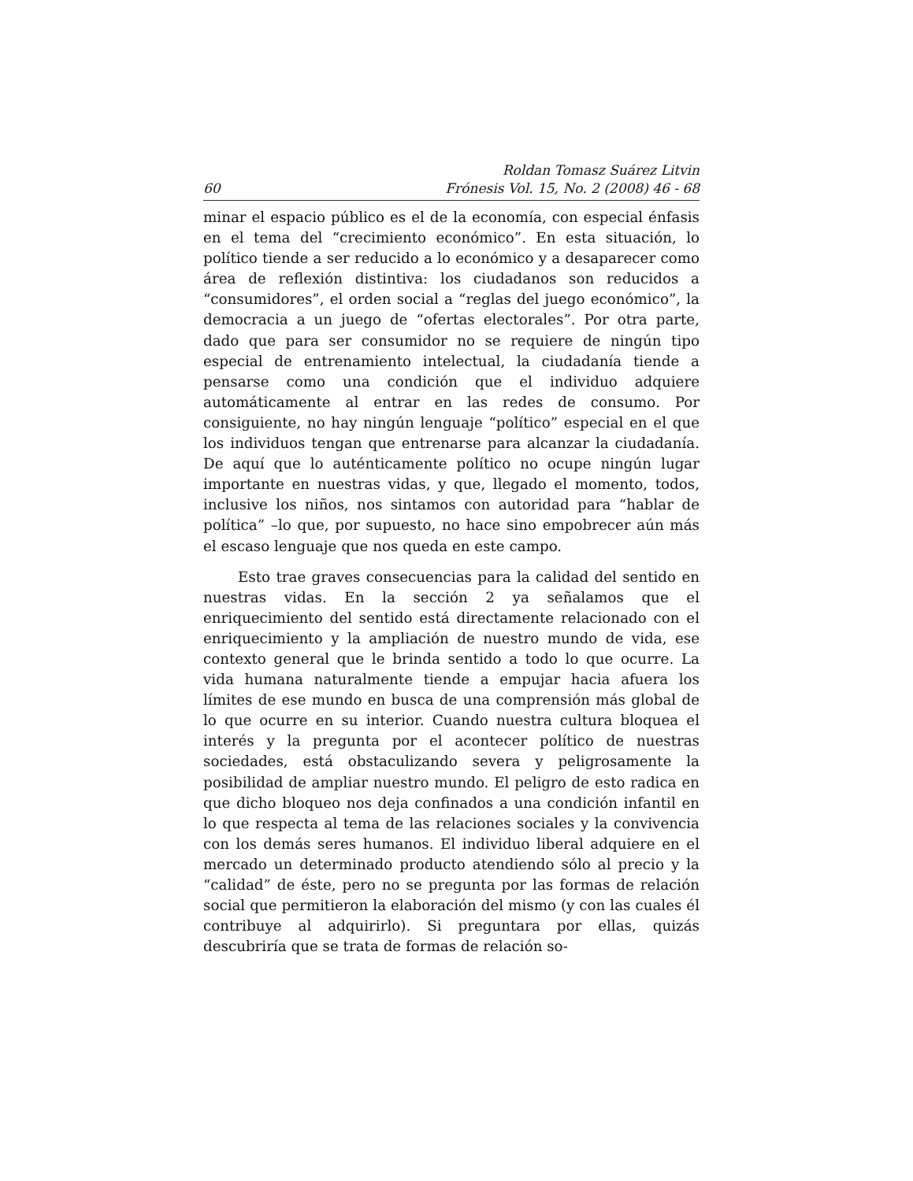60 Roldan Tomasz Suárez Litvin
Frónesis Vol. 15, No. 2 (2008) 46 - 68
minar el espacio público es el de la economía, con especial énfasis en el tema del “crecimiento económico”. En esta situación, lo político tiende a ser reducido a lo económico y a desaparecer como área de reflexión distintiva: los ciudadanos son reducidos a “consumidores”, el orden social a “reglas del juego económico”, la democracia a un juego de “ofertas electorales”. Por otra parte, dado que para ser consumidor no se requiere de ningún tipo especial de entrenamiento intelectual, la ciudadanía tiende a pensarse como una condición que el individuo adquiere automáticamente al entrar en las redes de consumo. Por consiguiente, no hay ningún lenguaje “político” especial en el que los individuos tengan que entrenarse para alcanzar la ciudadanía. De aquí que lo auténticamente político no ocupe ningún lugar importante en nuestras vidas, y que, llegado el momento, todos, inclusive los niños, nos sintamos con autoridad para “hablar de política” –lo que, por supuesto, no hace sino empobrecer aún más el escaso lenguaje que nos queda en este campo.
Esto trae graves consecuencias para la calidad del sentido en nuestras vidas. En la sección 2 ya señalamos que el enriquecimiento del sentido está directamente relacionado con el enriquecimiento y la ampliación de nuestro mundo de vida, ese contexto general que le brinda sentido a todo lo que ocurre. La vida humana naturalmente tiende a empujar hacia afuera los límites de ese mundo en busca de una comprensión más global de lo que ocurre en su interior. Cuando nuestra cultura bloquea el interés y la pregunta por el acontecer político de nuestras sociedades, está obstaculizando severa y peligrosamente la posibilidad de ampliar nuestro mundo. El peligro de esto radica en que dicho bloqueo nos deja confinados a una condición infantil en lo que respecta al tema de las relaciones sociales y la convivencia con los demás seres humanos. El individuo liberal adquiere en el mercado un determinado producto atendiendo sólo al precio y la “calidad” de éste, pero no se pregunta por las formas de relación social que permitieron la elaboración del mismo (y con las cuales él contribuye al adquirirlo). Si preguntara por ellas, quizás descubriría que se trata de formas de relación so-